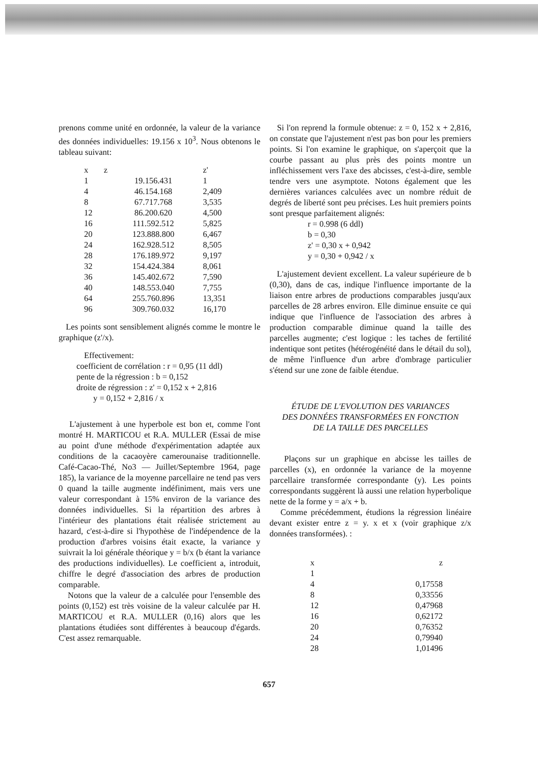prenons comme unité en ordonnée, la valeur de la variance des données individuelles: 19.156 x 10<sup>3</sup>. Nous obtenons le tableau suivant:
| x | z | z' |
| --- | --- | --- |
| 1 | 19.156.431 | 1 |
| 4 | 46.154.168 | 2,409 |
| 8 | 67.717.768 | 3,535 |
| 12 | 86.200.620 | 4,500 |
| 16 | 111.592.512 | 5,825 |
| 20 | 123.888.800 | 6,467 |
| 24 | 162.928.512 | 8,505 |
| 28 | 176.189.972 | 9,197 |
| 32 | 154.424.384 | 8,061 |
| 36 | 145.402.672 | 7,590 |
| 40 | 148.553.040 | 7,755 |
| 64 | 255.760.896 | 13,351 |
| 96 | 309.760.032 | 16,170 |
Les points sont sensiblement alignés comme le montre le graphique (z'/x).
Effectivement:
coefficient de corrélation : r = 0,95 (11 ddl)
pente de la régression : b = 0,152
droite de régression : z' = 0,152 x + 2,816
y = 0,152 + 2,816 / x
L'ajustement à une hyperbole est bon et, comme l'ont montré H. MARTICOU et R.A. MULLER (Essai de mise au point d'une méthode d'expérimentation adaptée aux conditions de la cacaoyère camerounaise traditionnelle. Café-Cacao-Thé, No3 — Juillet/Septembre 1964, page 185), la variance de la moyenne parcellaire ne tend pas vers 0 quand la taille augmente indéfiniment, mais vers une valeur correspondant à 15% environ de la variance des données individuelles. Si la répartition des arbres à l'intérieur des plantations était réalisée strictement au hazard, c'est-à-dire si l'hypothèse de l'indépendence de la production d'arbres voisins était exacte, la variance y suivrait la loi générale théorique y = b/x (b étant la variance des productions individuelles). Le coefficient a, introduit, chiffre le degré d'association des arbres de production comparable.
Notons que la valeur de a calculée pour l'ensemble des points (0,152) est très voisine de la valeur calculée par H. MARTICOU et R.A. MULLER (0,16) alors que les plantations étudiées sont différentes à beaucoup d'égards. C'est assez remarquable.
Si l'on reprend la formule obtenue: z = 0, 152 x + 2,816, on constate que l'ajustement n'est pas bon pour les premiers points. Si l'on examine le graphique, on s'aperçoit que la courbe passant au plus près des points montre un infléchissement vers l'axe des abcisses, c'est-à-dire, semble tendre vers une asymptote. Notons également que les dernières variances calculées avec un nombre réduit de degrés de liberté sont peu précises. Les huit premiers points sont presque parfaitement alignés:
r = 0.998 (6 ddl)
b = 0,30
z' = 0,30 x + 0,942
y = 0,30 + 0,942 / x
L'ajustement devient excellent. La valeur supérieure de b (0,30), dans de cas, indique l'influence importante de la liaison entre arbres de productions comparables jusqu'aux parcelles de 28 arbres environ. Elle diminue ensuite ce qui indique que l'influence de l'association des arbres à production comparable diminue quand la taille des parcelles augmente; c'est logique : les taches de fertilité indentique sont petites (hétérogénéité dans le détail du sol), de même l'influence d'un arbre d'ombrage particulier s'étend sur une zone de faible étendue.
ÉTUDE DE L'EVOLUTION DES VARIANCES
DES DONNÉES TRANSFORMÉES EN FONCTION
DE LA TAILLE DES PARCELLES
Plaçons sur un graphique en abcisse les tailles de parcelles (x), en ordonnée la variance de la moyenne parcellaire transformée correspondante (y). Les points correspondants suggèrent là aussi une relation hyperbolique nette de la forme y = a/x + b.
Comme précédemment, étudions la régression linéaire devant exister entre z = y. x et x (voir graphique z/x données transformées). :
| x | z |
| --- | --- |
| 1 | |
| 4 | 0,17558 |
| 8 | 0,33556 |
| 12 | 0,47968 |
| 16 | 0,62172 |
| 20 | 0,76352 |
| 24 | 0,79940 |
| 28 | 1,01496 |
657